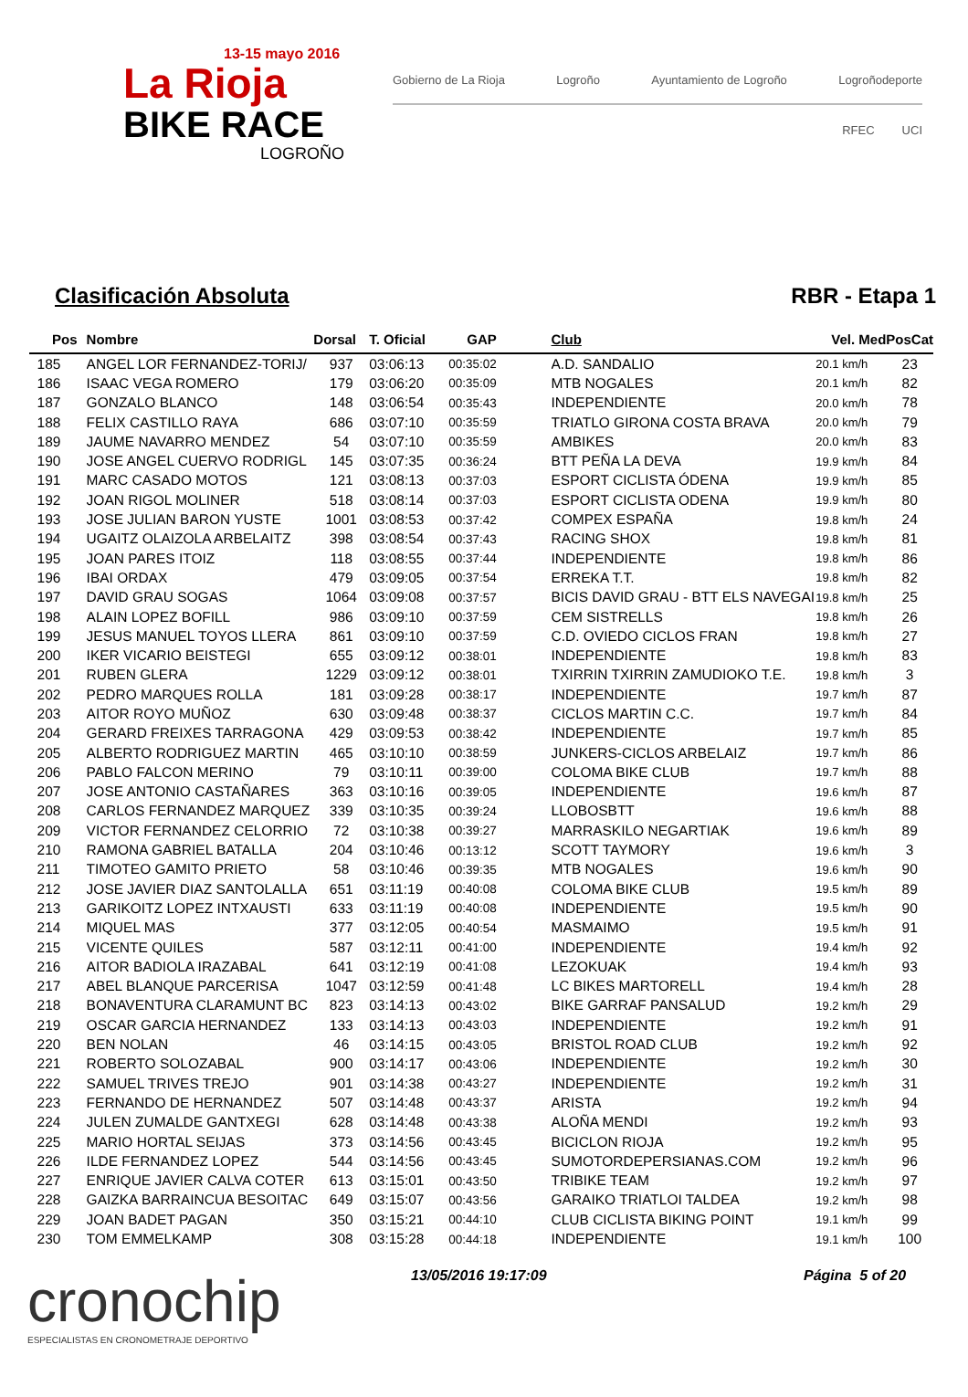13-15 mayo 2016
La Rioja
BIKE RACE
LOGROÑO
Gobierno de La Rioja Logroño Ayuntamiento de Logroño Logroñodeporte
RFEC UCI
Clasificación Absoluta RBR - Etapa 1
| Pos | Nombre | Dorsal | T. Oficial | GAP | Club | Vel. Med | PosCat |
| --- | --- | --- | --- | --- | --- | --- | --- |
| 185 | ANGEL LOR FERNANDEZ-TORIJ/ | 937 | 03:06:13 | 00:35:02 | A.D. SANDALIO | 20.1 km/h | 23 |
| 186 | ISAAC VEGA ROMERO | 179 | 03:06:20 | 00:35:09 | MTB NOGALES | 20.1 km/h | 82 |
| 187 | GONZALO BLANCO | 148 | 03:06:54 | 00:35:43 | INDEPENDIENTE | 20.0 km/h | 78 |
| 188 | FELIX CASTILLO RAYA | 686 | 03:07:10 | 00:35:59 | TRIATLO GIRONA COSTA BRAVA | 20.0 km/h | 79 |
| 189 | JAUME NAVARRO MENDEZ | 54 | 03:07:10 | 00:35:59 | AMBIKES | 20.0 km/h | 83 |
| 190 | JOSE ANGEL CUERVO RODRIGL | 145 | 03:07:35 | 00:36:24 | BTT PEÑA LA DEVA | 19.9 km/h | 84 |
| 191 | MARC CASADO MOTOS | 121 | 03:08:13 | 00:37:03 | ESPORT CICLISTA ÓDENA | 19.9 km/h | 85 |
| 192 | JOAN RIGOL MOLINER | 518 | 03:08:14 | 00:37:03 | ESPORT CICLISTA ODENA | 19.9 km/h | 80 |
| 193 | JOSE JULIAN BARON YUSTE | 1001 | 03:08:53 | 00:37:42 | COMPEX ESPAÑA | 19.8 km/h | 24 |
| 194 | UGAITZ OLAIZOLA ARBELAITZ | 398 | 03:08:54 | 00:37:43 | RACING SHOX | 19.8 km/h | 81 |
| 195 | JOAN PARES ITOIZ | 118 | 03:08:55 | 00:37:44 | INDEPENDIENTE | 19.8 km/h | 86 |
| 196 | IBAI ORDAX | 479 | 03:09:05 | 00:37:54 | ERREKA T.T. | 19.8 km/h | 82 |
| 197 | DAVID GRAU SOGAS | 1064 | 03:09:08 | 00:37:57 | BICIS DAVID GRAU - BTT ELS NAVEGAI | 19.8 km/h | 25 |
| 198 | ALAIN LOPEZ BOFILL | 986 | 03:09:10 | 00:37:59 | CEM SISTRELLS | 19.8 km/h | 26 |
| 199 | JESUS MANUEL TOYOS LLERA | 861 | 03:09:10 | 00:37:59 | C.D. OVIEDO CICLOS FRAN | 19.8 km/h | 27 |
| 200 | IKER VICARIO BEISTEGI | 655 | 03:09:12 | 00:38:01 | INDEPENDIENTE | 19.8 km/h | 83 |
| 201 | RUBEN GLERA | 1229 | 03:09:12 | 00:38:01 | TXIRRIN TXIRRIN ZAMUDIOKO T.E. | 19.8 km/h | 3 |
| 202 | PEDRO MARQUES ROLLA | 181 | 03:09:28 | 00:38:17 | INDEPENDIENTE | 19.7 km/h | 87 |
| 203 | AITOR ROYO MUÑOZ | 630 | 03:09:48 | 00:38:37 | CICLOS MARTIN C.C. | 19.7 km/h | 84 |
| 204 | GERARD FREIXES TARRAGONA | 429 | 03:09:53 | 00:38:42 | INDEPENDIENTE | 19.7 km/h | 85 |
| 205 | ALBERTO RODRIGUEZ MARTIN | 465 | 03:10:10 | 00:38:59 | JUNKERS-CICLOS ARBELAIZ | 19.7 km/h | 86 |
| 206 | PABLO FALCON MERINO | 79 | 03:10:11 | 00:39:00 | COLOMA BIKE CLUB | 19.7 km/h | 88 |
| 207 | JOSE ANTONIO CASTAÑARES | 363 | 03:10:16 | 00:39:05 | INDEPENDIENTE | 19.6 km/h | 87 |
| 208 | CARLOS FERNANDEZ MARQUEZ | 339 | 03:10:35 | 00:39:24 | LLOBOSBTT | 19.6 km/h | 88 |
| 209 | VICTOR FERNANDEZ CELORRIO | 72 | 03:10:38 | 00:39:27 | MARRASKILO NEGARTIAK | 19.6 km/h | 89 |
| 210 | RAMONA GABRIEL BATALLA | 204 | 03:10:46 | 00:13:12 | SCOTT TAYMORY | 19.6 km/h | 3 |
| 211 | TIMOTEO GAMITO PRIETO | 58 | 03:10:46 | 00:39:35 | MTB NOGALES | 19.6 km/h | 90 |
| 212 | JOSE JAVIER DIAZ SANTOLALLA | 651 | 03:11:19 | 00:40:08 | COLOMA BIKE CLUB | 19.5 km/h | 89 |
| 213 | GARIKOITZ LOPEZ INTXAUSTI | 633 | 03:11:19 | 00:40:08 | INDEPENDIENTE | 19.5 km/h | 90 |
| 214 | MIQUEL MAS | 377 | 03:12:05 | 00:40:54 | MASMAIMO | 19.5 km/h | 91 |
| 215 | VICENTE QUILES | 587 | 03:12:11 | 00:41:00 | INDEPENDIENTE | 19.4 km/h | 92 |
| 216 | AITOR BADIOLA IRAZABAL | 641 | 03:12:19 | 00:41:08 | LEZOKUAK | 19.4 km/h | 93 |
| 217 | ABEL BLANQUE PARCERISA | 1047 | 03:12:59 | 00:41:48 | LC BIKES MARTORELL | 19.4 km/h | 28 |
| 218 | BONAVENTURA CLARAMUNT BC | 823 | 03:14:13 | 00:43:02 | BIKE GARRAF PANSALUD | 19.2 km/h | 29 |
| 219 | OSCAR GARCIA HERNANDEZ | 133 | 03:14:13 | 00:43:03 | INDEPENDIENTE | 19.2 km/h | 91 |
| 220 | BEN NOLAN | 46 | 03:14:15 | 00:43:05 | BRISTOL ROAD CLUB | 19.2 km/h | 92 |
| 221 | ROBERTO SOLOZABAL | 900 | 03:14:17 | 00:43:06 | INDEPENDIENTE | 19.2 km/h | 30 |
| 222 | SAMUEL TRIVES TREJO | 901 | 03:14:38 | 00:43:27 | INDEPENDIENTE | 19.2 km/h | 31 |
| 223 | FERNANDO DE HERNANDEZ | 507 | 03:14:48 | 00:43:37 | ARISTA | 19.2 km/h | 94 |
| 224 | JULEN ZUMALDE GANTXEGI | 628 | 03:14:48 | 00:43:38 | ALOÑA MENDI | 19.2 km/h | 93 |
| 225 | MARIO HORTAL SEIJAS | 373 | 03:14:56 | 00:43:45 | BICICLON RIOJA | 19.2 km/h | 95 |
| 226 | ILDE FERNANDEZ LOPEZ | 544 | 03:14:56 | 00:43:45 | SUMOTORDEPERSIANAS.COM | 19.2 km/h | 96 |
| 227 | ENRIQUE JAVIER CALVA COTER | 613 | 03:15:01 | 00:43:50 | TRIBIKE TEAM | 19.2 km/h | 97 |
| 228 | GAIZKA BARRAINCUA BESOITAC | 649 | 03:15:07 | 00:43:56 | GARAIKO TRIATLOI TALDEA | 19.2 km/h | 98 |
| 229 | JOAN BADET PAGAN | 350 | 03:15:21 | 00:44:10 | CLUB CICLISTA BIKING POINT | 19.1 km/h | 99 |
| 230 | TOM EMMELKAMP | 308 | 03:15:28 | 00:44:18 | INDEPENDIENTE | 19.1 km/h | 100 |
cronochip
ESPECIALISTAS EN CRONOMETRAJE DEPORTIVO
13/05/2016 19:17:09 Página 5 of 20